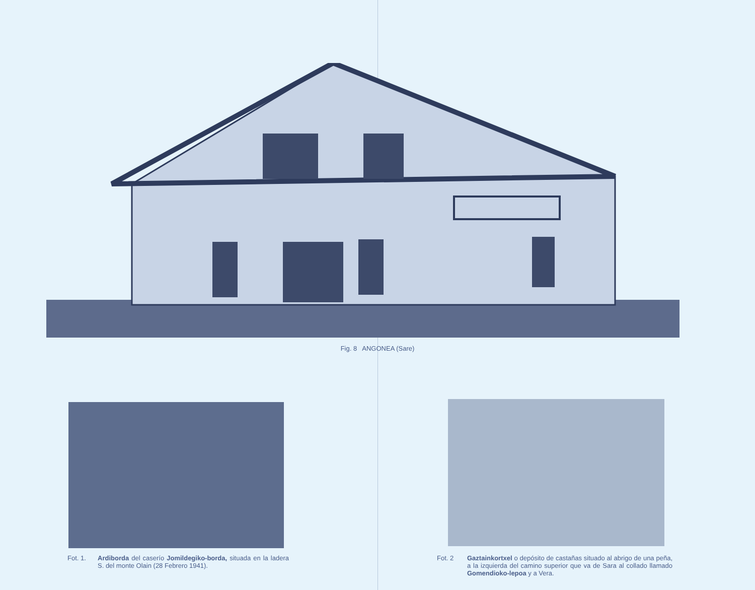Fig. 8 ANGONEA (Sare)
Fot. 1. Ardiborda del caserío Jomildegiko-borda, situada en la ladera S. del monte Olain (28 Febrero 1941).
Fot. 2 Gaztainkortxel o depósito de castañas situado al abrigo de una peña, a la izquierda del camino superior que va de Sara al collado llamado Gomendioko-lepoa y a Vera.